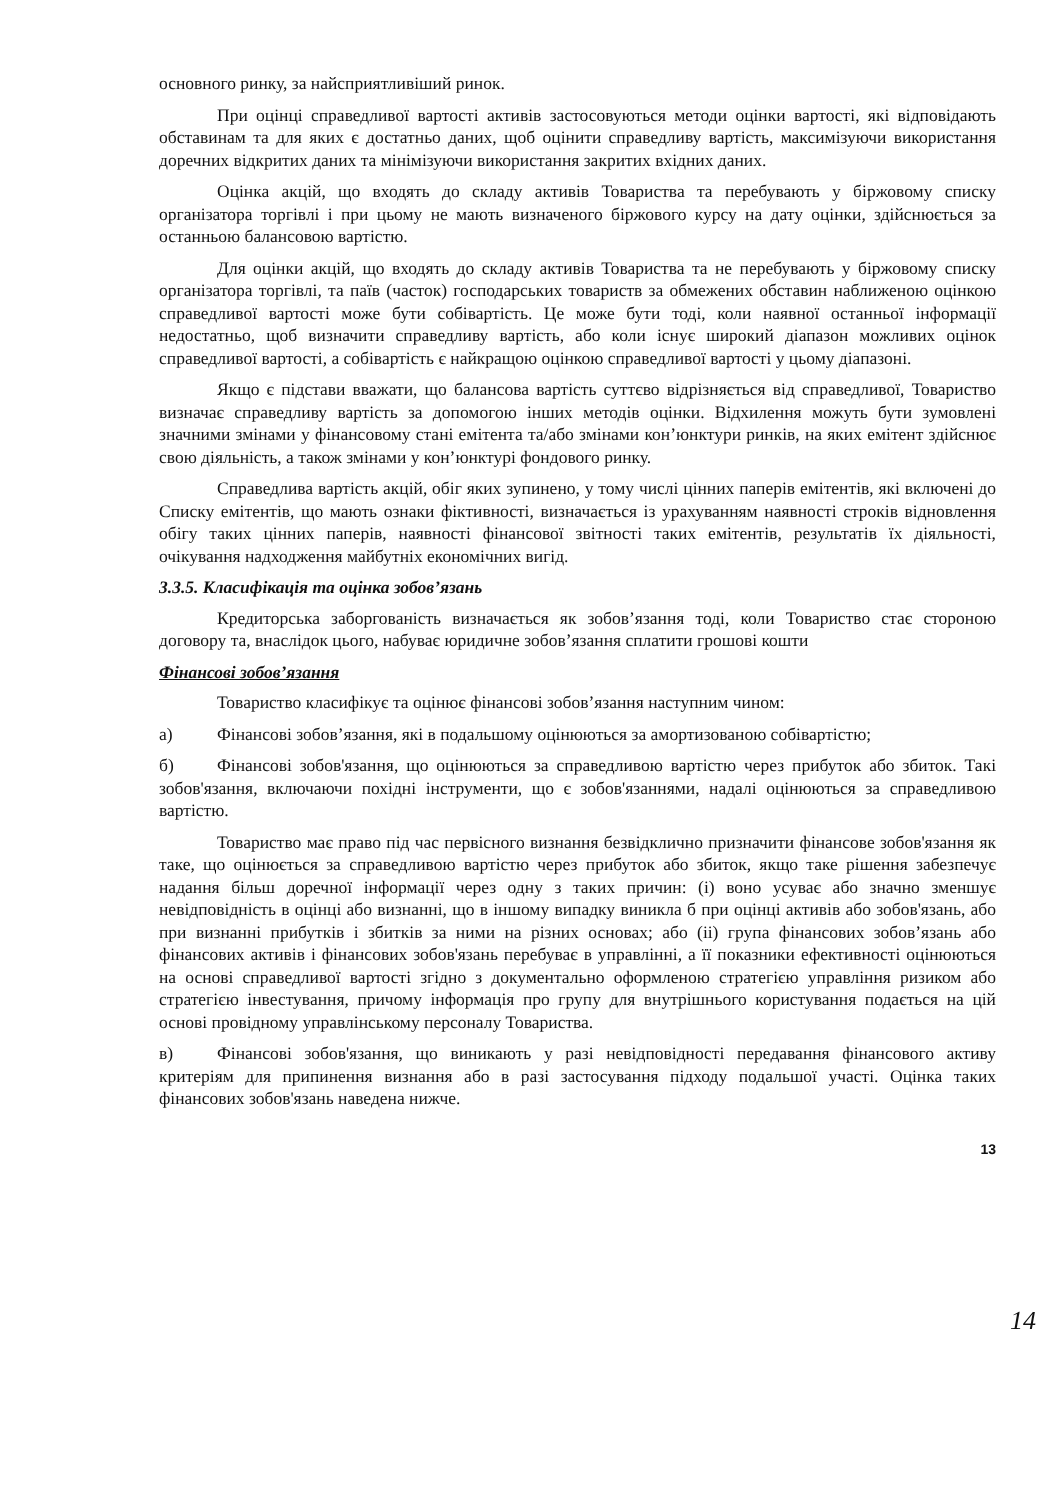основного ринку, за найсприятливіший ринок.
При оцінці справедливої вартості активів застосовуються методи оцінки вартості, які відповідають обставинам та для яких є достатньо даних, щоб оцінити справедливу вартість, максимізуючи використання доречних відкритих даних та мінімізуючи використання закритих вхідних даних.
Оцінка акцій, що входять до складу активів Товариства та перебувають у біржовому списку організатора торгівлі і при цьому не мають визначеного біржового курсу на дату оцінки, здійснюється за останньою балансовою вартістю.
Для оцінки акцій, що входять до складу активів Товариства та не перебувають у біржовому списку організатора торгівлі, та паїв (часток) господарських товариств за обмежених обставин наближеною оцінкою справедливої вартості може бути собівартість. Це може бути тоді, коли наявної останньої інформації недостатньо, щоб визначити справедливу вартість, або коли існує широкий діапазон можливих оцінок справедливої вартості, а собівартість є найкращою оцінкою справедливої вартості у цьому діапазоні.
Якщо є підстави вважати, що балансова вартість суттєво відрізняється від справедливої, Товариство визначає справедливу вартість за допомогою інших методів оцінки. Відхилення можуть бути зумовлені значними змінами у фінансовому стані емітента та/або змінами кон’юнктури ринків, на яких емітент здійснює свою діяльність, а також змінами у кон’юнктурі фондового ринку.
Справедлива вартість акцій, обіг яких зупинено, у тому числі цінних паперів емітентів, які включені до Списку емітентів, що мають ознаки фіктивності, визначається із урахуванням наявності строків відновлення обігу таких цінних паперів, наявності фінансової звітності таких емітентів, результатів їх діяльності, очікування надходження майбутніх економічних вигід.
3.3.5. Класифікація та оцінка зобов’язань
Кредиторська заборгованість визначається як зобов’язання тоді, коли Товариство стає стороною договору та, внаслідок цього, набуває юридичне зобов’язання сплатити грошові кошти
Фінансові зобов’язання
Товариство класифікує та оцінює фінансові зобов’язання наступним чином:
а) Фінансові зобов’язання, які в подальшому оцінюються за амортизованою собівартістю;
б) Фінансові зобов'язання, що оцінюються за справедливою вартістю через прибуток або збиток. Такі зобов'язання, включаючи похідні інструменти, що є зобов'язаннями, надалі оцінюються за справедливою вартістю.
Товариство має право під час первісного визнання безвідклично призначити фінансове зобов'язання як таке, що оцінюється за справедливою вартістю через прибуток або збиток, якщо таке рішення забезпечує надання більш доречної інформації через одну з таких причин: (i) воно усуває або значно зменшує невідповідність в оцінці або визнанні, що в іншому випадку виникла б при оцінці активів або зобов'язань, або при визнанні прибутків і збитків за ними на різних основах; або (ii) група фінансових зобов’язань або фінансових активів і фінансових зобов'язань перебуває в управлінні, а її показники ефективності оцінюються на основі справедливої вартості згідно з документально оформленою стратегією управління ризиком або стратегією інвестування, причому інформація про групу для внутрішнього користування подається на цій основі провідному управлінському персоналу Товариства.
в) Фінансові зобов'язання, що виникають у разі невідповідності передавання фінансового активу критеріям для припинення визнання або в разі застосування підходу подальшої участі. Оцінка таких фінансових зобов'язань наведена нижче.
13
14